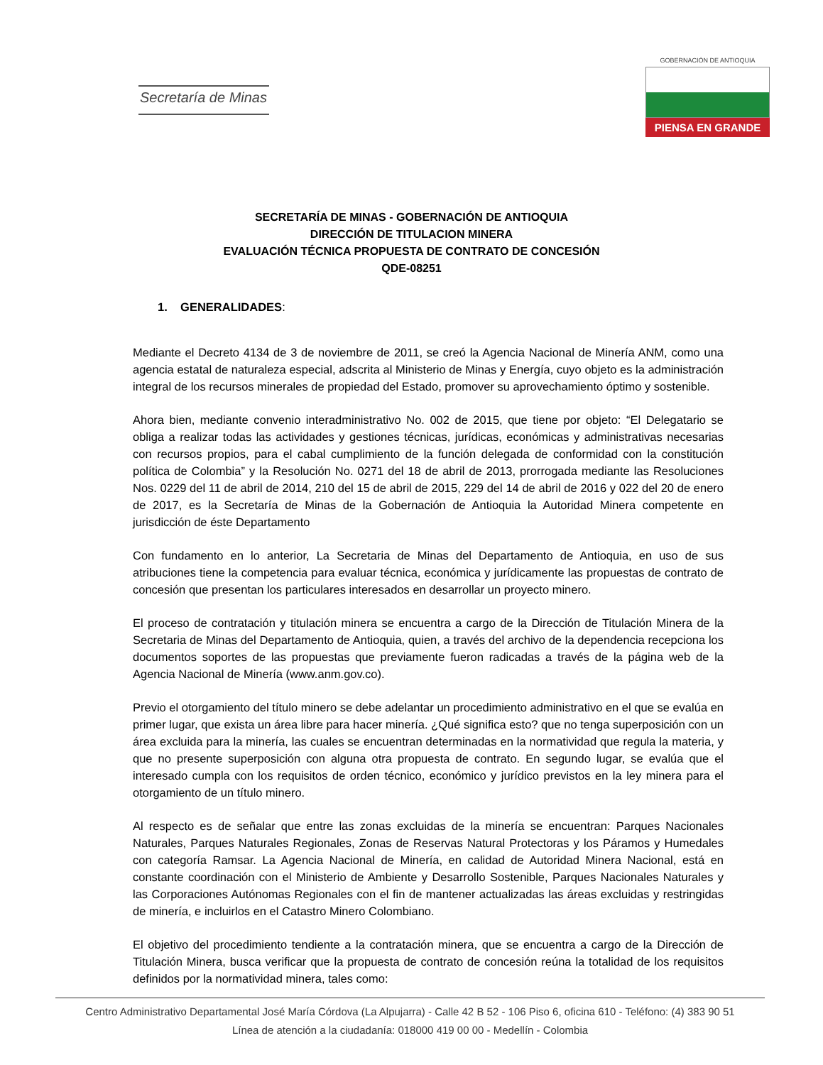Secretaría de Minas
GOBERNACIÓN DE ANTIOQUIA
PIENSA EN GRANDE
SECRETARÍA DE MINAS - GOBERNACIÓN DE ANTIOQUIA
DIRECCIÓN DE TITULACION MINERA
EVALUACIÓN TÉCNICA PROPUESTA DE CONTRATO DE CONCESIÓN
QDE-08251
1. GENERALIDADES:
Mediante el Decreto 4134 de 3 de noviembre de 2011, se creó la Agencia Nacional de Minería ANM, como una agencia estatal de naturaleza especial, adscrita al Ministerio de Minas y Energía, cuyo objeto es la administración integral de los recursos minerales de propiedad del Estado, promover su aprovechamiento óptimo y sostenible.
Ahora bien, mediante convenio interadministrativo No. 002 de 2015, que tiene por objeto: “El Delegatario se obliga a realizar todas las actividades y gestiones técnicas, jurídicas, económicas y administrativas necesarias con recursos propios, para el cabal cumplimiento de la función delegada de conformidad con la constitución política de Colombia” y la Resolución No. 0271 del 18 de abril de 2013, prorrogada mediante las Resoluciones Nos. 0229 del 11 de abril de 2014, 210 del 15 de abril de 2015, 229 del 14 de abril de 2016 y 022 del 20 de enero de 2017, es la Secretaría de Minas de la Gobernación de Antioquia la Autoridad Minera competente en jurisdicción de éste Departamento
Con fundamento en lo anterior, La Secretaria de Minas del Departamento de Antioquia, en uso de sus atribuciones tiene la competencia para evaluar técnica, económica y jurídicamente las propuestas de contrato de concesión que presentan los particulares interesados en desarrollar un proyecto minero.
El proceso de contratación y titulación minera se encuentra a cargo de la Dirección de Titulación Minera de la Secretaria de Minas del Departamento de Antioquia, quien, a través del archivo de la dependencia recepciona los documentos soportes de las propuestas que previamente fueron radicadas a través de la página web de la Agencia Nacional de Minería (www.anm.gov.co).
Previo el otorgamiento del título minero se debe adelantar un procedimiento administrativo en el que se evalúa en primer lugar, que exista un área libre para hacer minería. ¿Qué significa esto? que no tenga superposición con un área excluida para la minería, las cuales se encuentran determinadas en la normatividad que regula la materia, y que no presente superposición con alguna otra propuesta de contrato. En segundo lugar, se evalúa que el interesado cumpla con los requisitos de orden técnico, económico y jurídico previstos en la ley minera para el otorgamiento de un título minero.
Al respecto es de señalar que entre las zonas excluidas de la minería se encuentran: Parques Nacionales Naturales, Parques Naturales Regionales, Zonas de Reservas Natural Protectoras y los Páramos y Humedales con categoría Ramsar. La Agencia Nacional de Minería, en calidad de Autoridad Minera Nacional, está en constante coordinación con el Ministerio de Ambiente y Desarrollo Sostenible, Parques Nacionales Naturales y las Corporaciones Autónomas Regionales con el fin de mantener actualizadas las áreas excluidas y restringidas de minería, e incluirlos en el Catastro Minero Colombiano.
El objetivo del procedimiento tendiente a la contratación minera, que se encuentra a cargo de la Dirección de Titulación Minera, busca verificar que la propuesta de contrato de concesión reúna la totalidad de los requisitos definidos por la normatividad minera, tales como:
Centro Administrativo Departamental José María Córdova (La Alpujarra) - Calle 42 B 52 - 106 Piso 6, oficina 610 - Teléfono: (4) 383 90 51
Línea de atención a la ciudadanía: 018000 419 00 00 - Medellín - Colombia